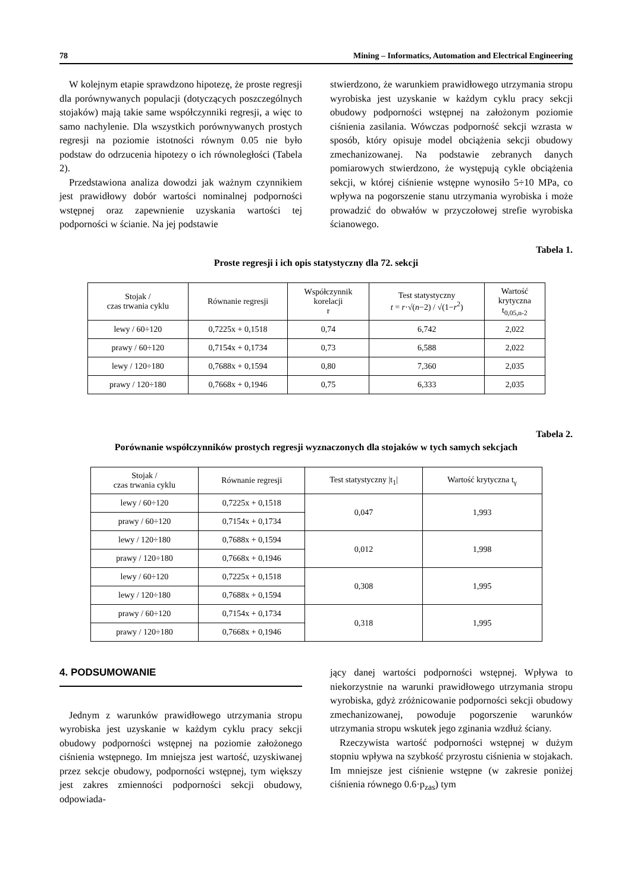78 Mining – Informatics, Automation and Electrical Engineering
W kolejnym etapie sprawdzono hipotezę, że proste regresji dla porównywanych populacji (dotyczących poszczególnych stojaków) mają takie same współczynniki regresji, a więc to samo nachylenie. Dla wszystkich porównywanych prostych regresji na poziomie istotności równym 0.05 nie było podstaw do odrzucenia hipotezy o ich równoległości (Tabela 2).
Przedstawiona analiza dowodzi jak ważnym czynnikiem jest prawidłowy dobór wartości nominalnej podporności wstępnej oraz zapewnienie uzyskania wartości tej podporności w ścianie. Na jej podstawie
stwierdzono, że warunkiem prawidłowego utrzymania stropu wyrobiska jest uzyskanie w każdym cyklu pracy sekcji obudowy podporności wstępnej na założonym poziomie ciśnienia zasilania. Wówczas podporność sekcji wzrasta w sposób, który opisuje model obciążenia sekcji obudowy zmechanizowanej. Na podstawie zebranych danych pomiarowych stwierdzono, że występują cykle obciążenia sekcji, w której ciśnienie wstępne wynosiło 5÷10 MPa, co wpływa na pogorszenie stanu utrzymania wyrobiska i może prowadzić do obwałów w przyczołowej strefie wyrobiska ścianowego.
Tabela 1.
Proste regresji i ich opis statystyczny dla 72. sekcji
| Stojak / czas trwania cyklu | Równanie regresji | Współczynnik korelacji r | Test statystyczny t = r ·√( n −2) / √(1− r<sup>2</sup>) | Wartość krytyczna t<sub>0,05,n-2</sub> |
| --- | --- | --- | --- | --- |
| lewy / 60÷120 | 0,7225x + 0,1518 | 0,74 | 6,742 | 2,022 |
| prawy / 60÷120 | 0,7154x + 0,1734 | 0,73 | 6,588 | 2,022 |
| lewy / 120÷180 | 0,7688x + 0,1594 | 0,80 | 7,360 | 2,035 |
| prawy / 120÷180 | 0,7668x + 0,1946 | 0,75 | 6,333 | 2,035 |
Tabela 2.
Porównanie współczynników prostych regresji wyznaczonych dla stojaków w tych samych sekcjach
| Stojak / czas trwania cyklu | Równanie regresji | Test statystyczny /t<sub>1</sub>/ | Wartość krytyczna t<sub>γ</sub> |
| --- | --- | --- | --- |
| lewy / 60÷120 | 0,7225x + 0,1518 | 0,047 | 1,993 |
| prawy / 60÷120 | 0,7154x + 0,1734 | | |
| lewy / 120÷180 | 0,7688x + 0,1594 | 0,012 | 1,998 |
| prawy / 120÷180 | 0,7668x + 0,1946 | | |
| lewy / 60÷120 | 0,7225x + 0,1518 | 0,308 | 1,995 |
| lewy / 120÷180 | 0,7688x + 0,1594 | | |
| prawy / 60÷120 | 0,7154x + 0,1734 | 0,318 | 1,995 |
| prawy / 120÷180 | 0,7668x + 0,1946 | | |
4. PODSUMOWANIE
Jednym z warunków prawidłowego utrzymania stropu wyrobiska jest uzyskanie w każdym cyklu pracy sekcji obudowy podporności wstępnej na poziomie założonego ciśnienia wstępnego. Im mniejsza jest wartość, uzyskiwanej przez sekcje obudowy, podporności wstępnej, tym większy jest zakres zmienności podporności sekcji obudowy, odpowiada-
jący danej wartości podporności wstępnej. Wpływa to niekorzystnie na warunki prawidłowego utrzymania stropu wyrobiska, gdyż zróżnicowanie podporności sekcji obudowy zmechanizowanej, powoduje pogorszenie warunków utrzymania stropu wskutek jego zginania wzdłuż ściany.
Rzeczywista wartość podporności wstępnej w dużym stopniu wpływa na szybkość przyrostu ciśnienia w stojakach. Im mniejsze jest ciśnienie wstępne (w zakresie poniżej ciśnienia równego 0.6·p<sub>zas</sub>) tym